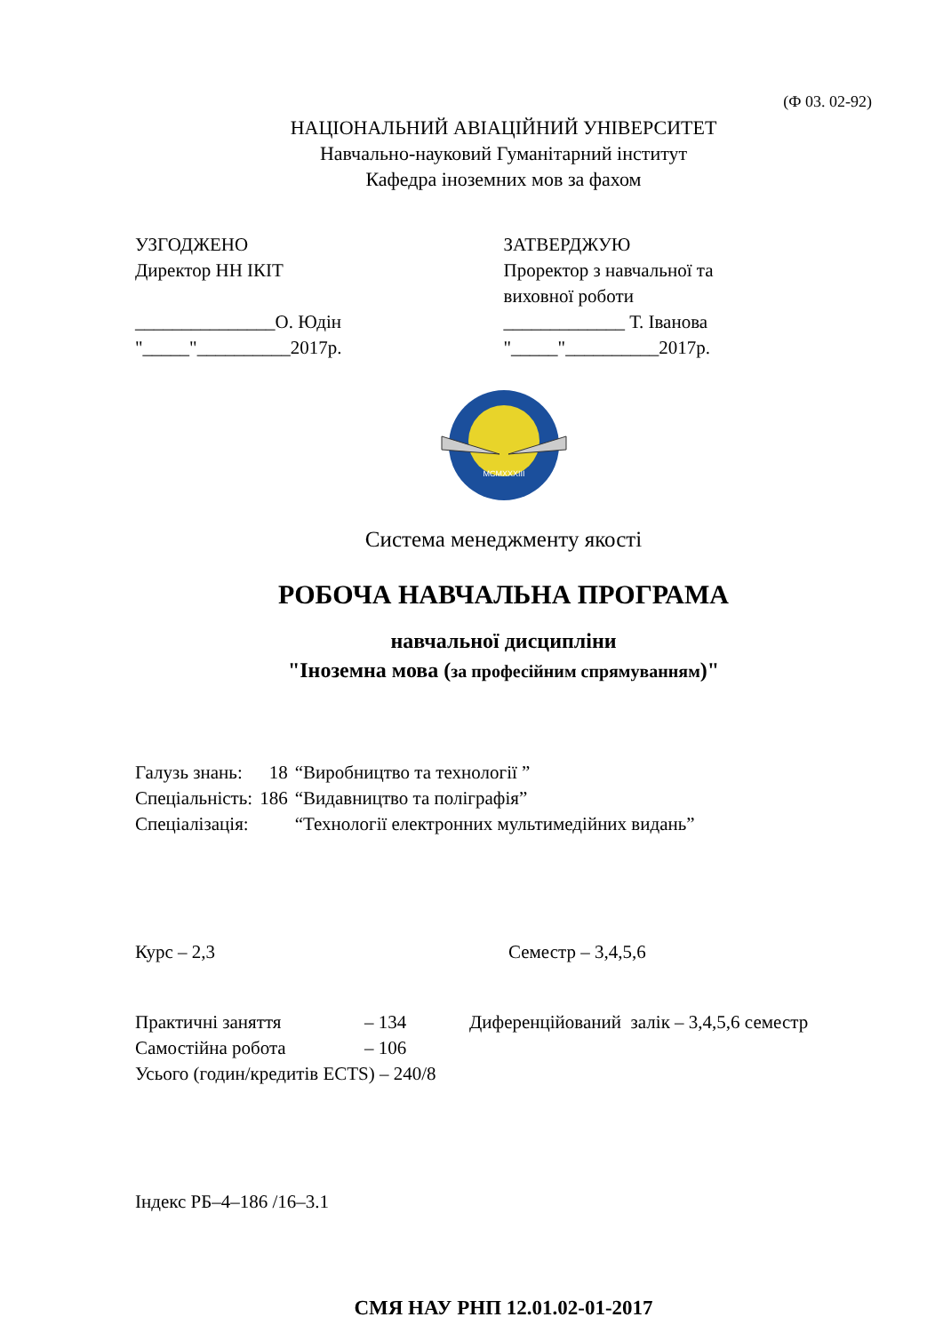(Ф 03. 02-92)
НАЦІОНАЛЬНИЙ АВІАЦІЙНИЙ УНІВЕРСИТЕТ
Навчально-науковий Гуманітарний інститут
Кафедра іноземних мов за фахом
УЗГОДЖЕНО
Директор НН ІКІТ
_______________О. Юдін
"_____"__________2017р.
ЗАТВЕРДЖУЮ
Проректор з навчальної та
виховної роботи
_____________ Т. Іванова
"_____"__________2017р.
MCMXXXIII
Система менеджменту якості
РОБОЧА НАВЧАЛЬНА ПРОГРАМА
навчальної дисципліни
"Іноземна мова (за професійним спрямуванням)"
| Галузь знань: | 18 | “Виробництво та технології ” |
| Спеціальність: | 186 | “Видавництво та поліграфія” |
| Спеціалізація: | | “Технології електронних мультимедійних видань” |
Курс – 2,3 Семестр – 3,4,5,6
| Практичні заняття | – 134 | Диференційований залік – 3,4,5,6 семестр |
| Самостійна робота | – 106 | |
| Усього (годин/кредитів ECTS) – 240/8 | | |
Індекс РБ–4–186 /16–3.1
СМЯ НАУ РНП 12.01.02-01-2017